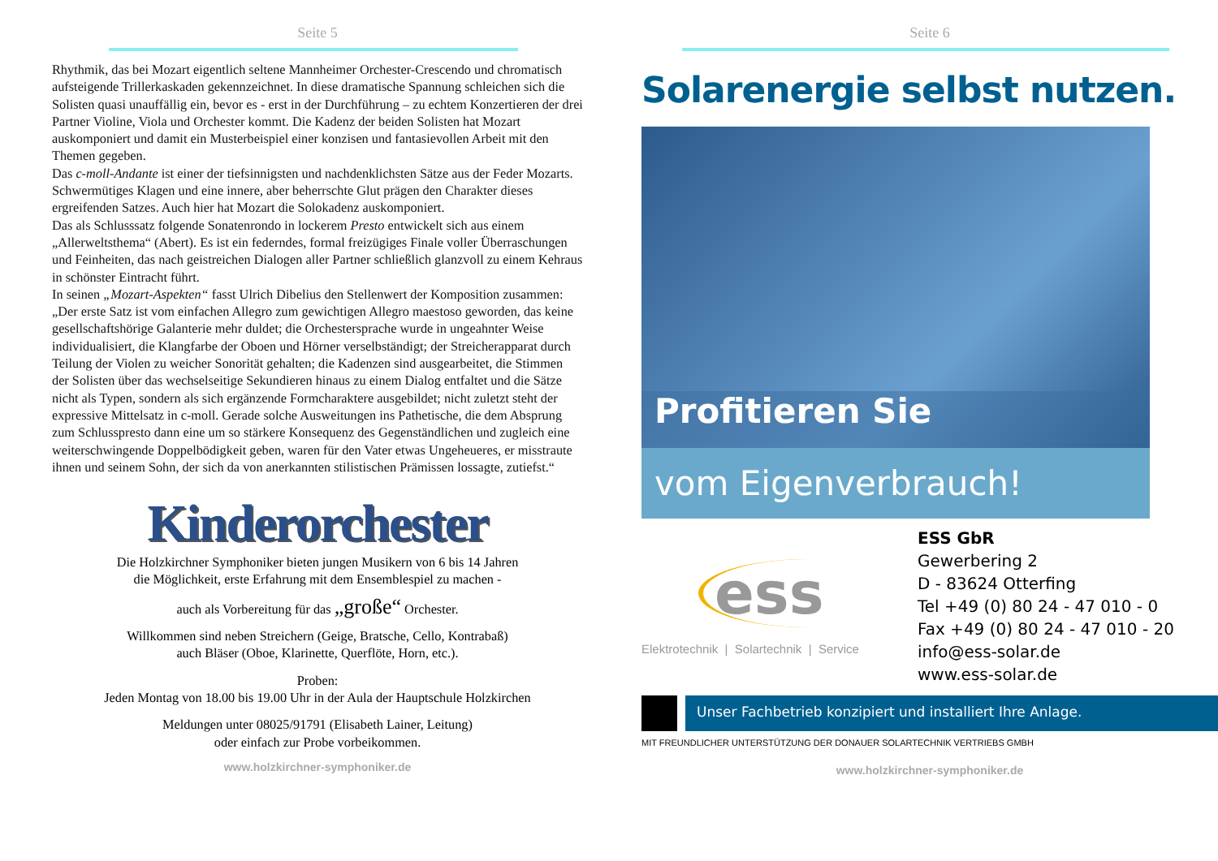Seite 5
Rhythmik, das bei Mozart eigentlich seltene Mannheimer Orchester-Crescendo und chro­matisch aufsteigende Trillerkaskaden gekennzeichnet. In diese dramatische Spannung schleichen sich die Solisten quasi unauffällig ein, bevor es - erst in der Durchführung – zu echtem Konzertieren der drei Partner Violine, Viola und Orchester kommt. Die Kadenz der beiden Solisten hat Mozart auskomponiert und damit ein Musterbeispiel einer konzisen und fantasievollen Arbeit mit den Themen gegeben.
Das c-moll-Andante ist einer der tiefsinnigsten und nachdenklichsten Sätze aus der Feder Mozarts. Schwermütiges Klagen und eine innere, aber beherrschte Glut prägen den Charak­ter dieses ergreifenden Satzes. Auch hier hat Mozart die Solokadenz auskomponiert.
Das als Schlusssatz folgende Sonatenrondo in lockerem Presto entwickelt sich aus einem „Allerweltsthema“ (Abert). Es ist ein federndes, formal freizügiges Finale voller Überra­schungen und Feinheiten, das nach geistreichen Dialogen aller Partner schließlich glanzvoll zu einem Kehraus in schönster Eintracht führt.
In seinen „Mozart-Aspekten“ fasst Ulrich Dibelius den Stellenwert der Komposition zusammen: „Der erste Satz ist vom einfachen Allegro zum gewichtigen Allegro maesto­so geworden, das keine gesellschaftshörige Galanterie mehr duldet; die Orchestersprache wurde in ungeahnter Weise individualisiert, die Klangfarbe der Oboen und Hörner verselb­ständigt; der Streicherapparat durch Teilung der Violen zu weicher Sonorität gehalten; die Kadenzen sind ausgearbeitet, die Stimmen der Solisten über das wechselseitige Sekundieren hinaus zu einem Dialog entfaltet und die Sätze nicht als Typen, sondern als sich ergänzende Formcharaktere ausgebildet; nicht zuletzt steht der expressive Mittelsatz in c-moll. Gerade solche Ausweitungen ins Pathetische, die dem Absprung zum Schlusspresto dann eine um so stärkere Konsequenz des Gegenständlichen und zugleich eine weiterschwingende Doppel­bödigkeit geben, waren für den Vater etwas Ungeheueres, er misstraute ihnen und seinem Sohn, der sich da von anerkannten stilistischen Prämissen lossagte, zutiefst.“
Kinderorchester
Die Holzkirchner Symphoniker bieten jungen Musikern von 6 bis 14 Jahren
die Möglichkeit, erste Erfahrung mit dem Ensemblespiel zu machen -
auch als Vorbereitung für das „große“ Orchester.
Willkommen sind neben Streichern (Geige, Bratsche, Cello, Kontrabaß)
auch Bläser (Oboe, Klarinette, Querflöte, Horn, etc.).
Proben:
Jeden Montag von 18.00 bis 19.00 Uhr in der Aula der Hauptschule Holzkirchen
Meldungen unter 08025/91791 (Elisabeth Lainer, Leitung)
oder einfach zur Probe vorbeikommen.
www.holzkirchner-symphoniker.de
Seite 6
Solarenergie selbst nutzen.
Profitieren Sie
vom Eigenverbrauch!
ess
Elektrotechnik | Solartechnik | Service
ESS GbR
Gewerbering 2
D - 83624 Otterfing
Tel +49 (0) 80 24 - 47 010 - 0
Fax +49 (0) 80 24 - 47 010 - 20
info@ess-solar.de
www.ess-solar.de
Unser Fachbetrieb konzipiert und installiert Ihre Anlage.
MIT FREUNDLICHER UNTERSTÜTZUNG DER DONAUER SOLARTECHNIK VERTRIEBS GMBH
www.holzkirchner-symphoniker.de